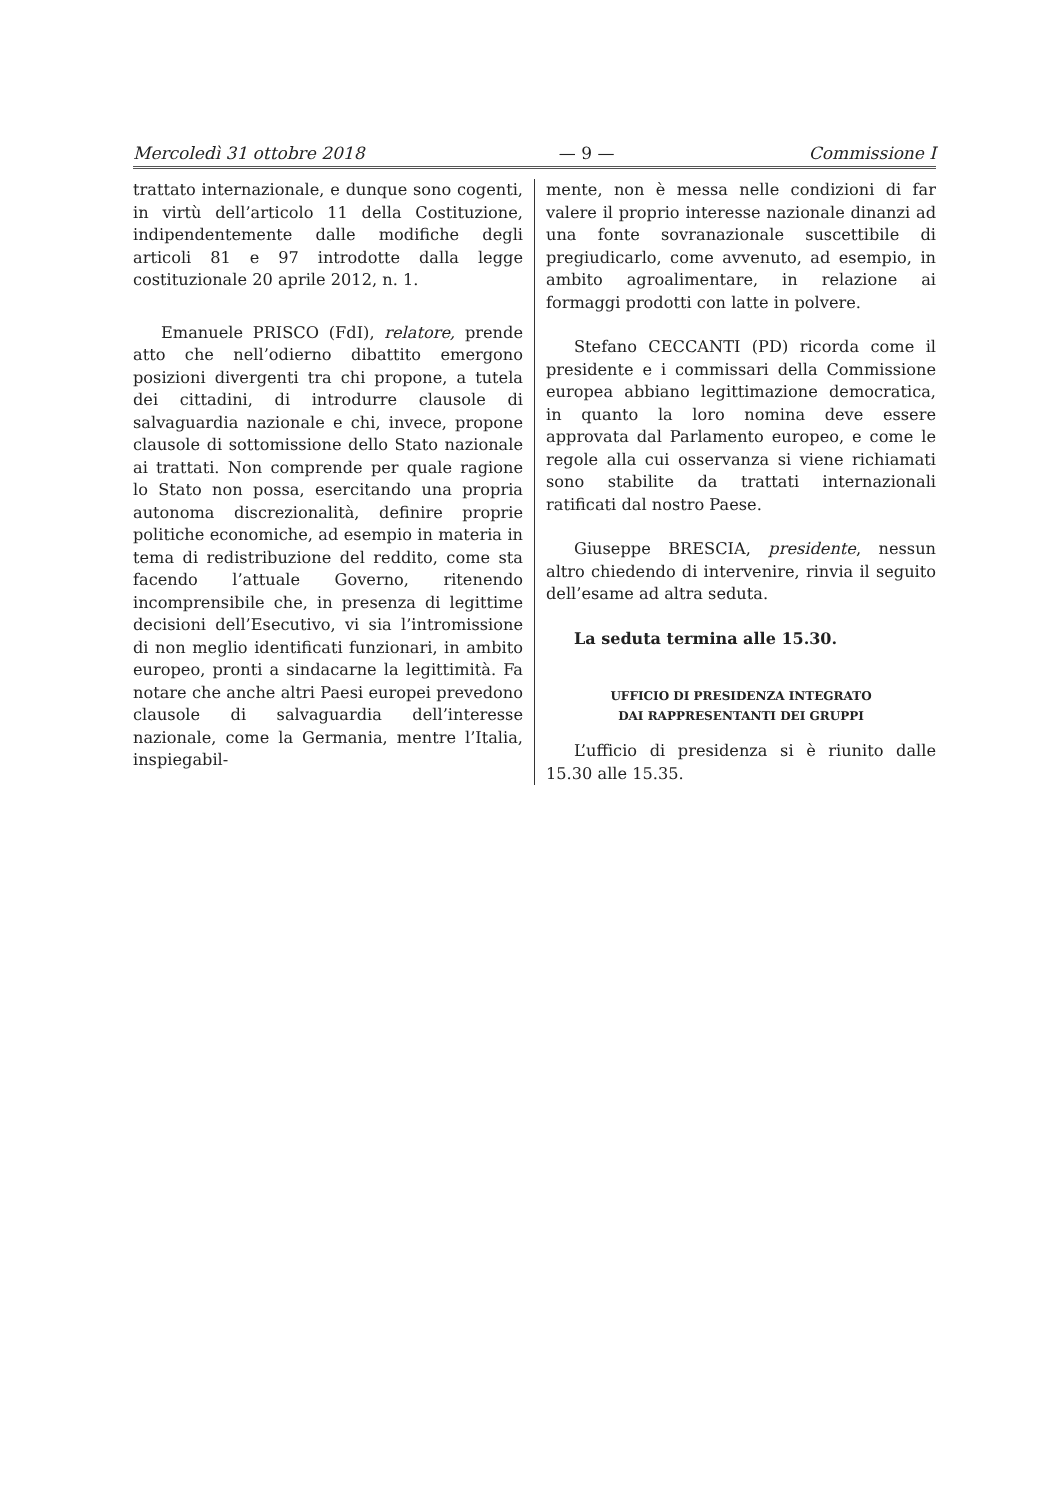Mercoledì 31 ottobre 2018 — 9 — Commissione I
trattato internazionale, e dunque sono cogenti, in virtù dell’articolo 11 della Costituzione, indipendentemente dalle modifiche degli articoli 81 e 97 introdotte dalla legge costituzionale 20 aprile 2012, n. 1.
Emanuele PRISCO (FdI), relatore, prende atto che nell’odierno dibattito emergono posizioni divergenti tra chi propone, a tutela dei cittadini, di introdurre clausole di salvaguardia nazionale e chi, invece, propone clausole di sottomissione dello Stato nazionale ai trattati. Non comprende per quale ragione lo Stato non possa, esercitando una propria autonoma discrezionalità, definire proprie politiche economiche, ad esempio in materia in tema di redistribuzione del reddito, come sta facendo l’attuale Governo, ritenendo incomprensibile che, in presenza di legittime decisioni dell’Esecutivo, vi sia l’intromissione di non meglio identificati funzionari, in ambito europeo, pronti a sindacarne la legittimità. Fa notare che anche altri Paesi europei prevedono clausole di salvaguardia dell’interesse nazionale, come la Germania, mentre l’Italia, inspiegabil-
mente, non è messa nelle condizioni di far valere il proprio interesse nazionale dinanzi ad una fonte sovranazionale suscettibile di pregiudicarlo, come avvenuto, ad esempio, in ambito agroalimentare, in relazione ai formaggi prodotti con latte in polvere.
Stefano CECCANTI (PD) ricorda come il presidente e i commissari della Commissione europea abbiano legittimazione democratica, in quanto la loro nomina deve essere approvata dal Parlamento europeo, e come le regole alla cui osservanza si viene richiamati sono stabilite da trattati internazionali ratificati dal nostro Paese.
Giuseppe BRESCIA, presidente, nessun altro chiedendo di intervenire, rinvia il seguito dell’esame ad altra seduta.
La seduta termina alle 15.30.
UFFICIO DI PRESIDENZA INTEGRATO
DAI RAPPRESENTANTI DEI GRUPPI
L’ufficio di presidenza si è riunito dalle 15.30 alle 15.35.